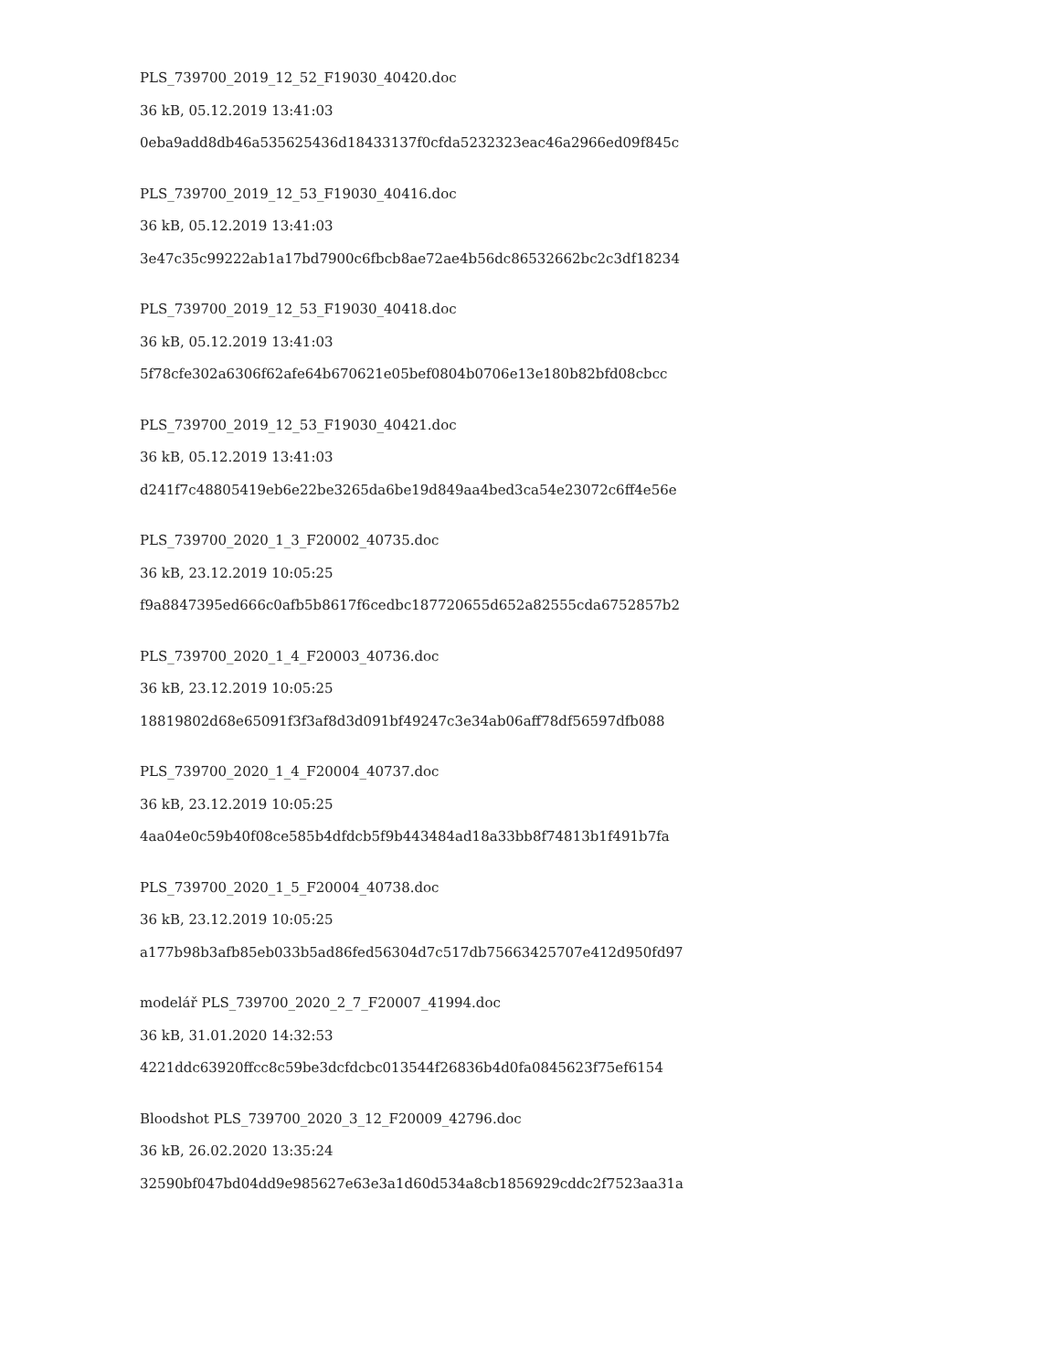PLS_739700_2019_12_52_F19030_40420.doc
36 kB, 05.12.2019 13:41:03
0eba9add8db46a535625436d18433137f0cfda5232323eac46a2966ed09f845c
PLS_739700_2019_12_53_F19030_40416.doc
36 kB, 05.12.2019 13:41:03
3e47c35c99222ab1a17bd7900c6fbcb8ae72ae4b56dc86532662bc2c3df18234
PLS_739700_2019_12_53_F19030_40418.doc
36 kB, 05.12.2019 13:41:03
5f78cfe302a6306f62afe64b670621e05bef0804b0706e13e180b82bfd08cbcc
PLS_739700_2019_12_53_F19030_40421.doc
36 kB, 05.12.2019 13:41:03
d241f7c48805419eb6e22be3265da6be19d849aa4bed3ca54e23072c6ff4e56e
PLS_739700_2020_1_3_F20002_40735.doc
36 kB, 23.12.2019 10:05:25
f9a8847395ed666c0afb5b8617f6cedbc187720655d652a82555cda6752857b2
PLS_739700_2020_1_4_F20003_40736.doc
36 kB, 23.12.2019 10:05:25
18819802d68e65091f3f3af8d3d091bf49247c3e34ab06aff78df56597dfb088
PLS_739700_2020_1_4_F20004_40737.doc
36 kB, 23.12.2019 10:05:25
4aa04e0c59b40f08ce585b4dfdcb5f9b443484ad18a33bb8f74813b1f491b7fa
PLS_739700_2020_1_5_F20004_40738.doc
36 kB, 23.12.2019 10:05:25
a177b98b3afb85eb033b5ad86fed56304d7c517db75663425707e412d950fd97
modelář PLS_739700_2020_2_7_F20007_41994.doc
36 kB, 31.01.2020 14:32:53
4221ddc63920ffcc8c59be3dcfdcbc013544f26836b4d0fa0845623f75ef6154
Bloodshot PLS_739700_2020_3_12_F20009_42796.doc
36 kB, 26.02.2020 13:35:24
32590bf047bd04dd9e985627e63e3a1d60d534a8cb1856929cddc2f7523aa31a